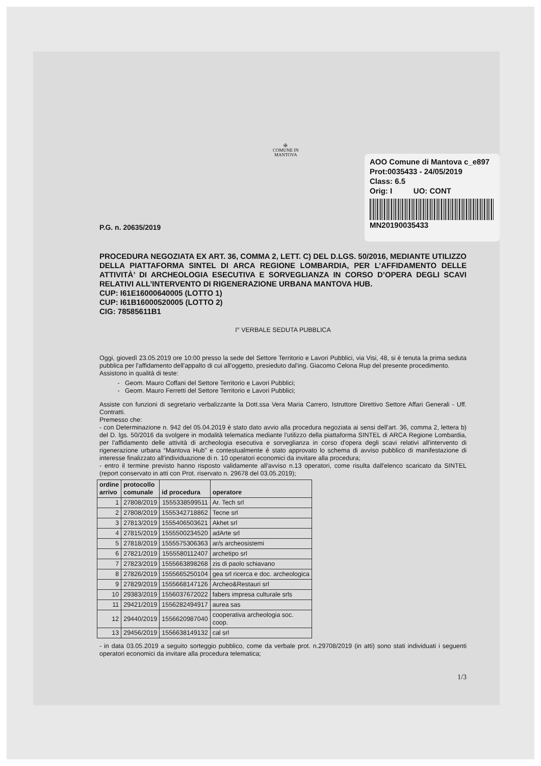✠
COMUNE IN
MANTOVA
AOO Comune di Mantova c_e897
Prot:0035433 - 24/05/2019
Class: 6.5
Orig: I UO: CONT
MN20190035433
P.G. n. 20635/2019
PROCEDURA NEGOZIATA EX ART. 36, COMMA 2, LETT. C) DEL D.LGS. 50/2016, MEDIANTE UTILIZZO DELLA PIATTAFORMA SINTEL DI ARCA REGIONE LOMBARDIA, PER L’AFFIDAMENTO DELLE ATTIVITÀ’ DI ARCHEOLOGIA ESECUTIVA E SORVEGLIANZA IN CORSO D’OPERA DEGLI SCAVI RELATIVI ALL’INTERVENTO DI RIGENERAZIONE URBANA MANTOVA HUB.
CUP: I61E16000640005 (LOTTO 1)
CUP: I61B16000520005 (LOTTO 2)
CIG: 78585611B1
I° VERBALE SEDUTA PUBBLICA
Oggi, giovedì 23.05.2019 ore 10:00 presso la sede del Settore Territorio e Lavori Pubblici, via Visi, 48, si è tenuta la prima seduta pubblica per l'affidamento dell'appalto di cui all'oggetto, presieduto dal'ing. Giacomo Celona Rup del presente procedimento.
Assistono in qualità di teste:
Geom. Mauro Coffani del Settore Territorio e Lavori Pubblici;
Geom. Mauro Ferretti del Settore Territorio e Lavori Pubblici;
Assiste con funzioni di segretario verbalizzante la Dott.ssa Vera Maria Carrero, Istruttore Direttivo Settore Affari Generali - Uff. Contratti.
Premesso che:
- con Determinazione n. 942 del 05.04.2019 è stato dato avvio alla procedura negoziata ai sensi dell'art. 36, comma 2, lettera b) del D. lgs. 50/2016 da svolgere in modalità telematica mediante l'utilizzo della piattaforma SINTEL di ARCA Regione Lombardia, per l'affidamento delle attività di archeologia esecutiva e sorveglianza in corso d'opera degli scavi relativi all'intervento di rigenerazione urbana “Mantova Hub” e contestualmente è stato approvato lo schema di avviso pubblico di manifestazione di interesse finalizzato all'individuazione di n. 10 operatori economici da invitare alla procedura;
- entro il termine previsto hanno risposto validamente all'avviso n.13 operatori, come risulta dall'elenco scaricato da SINTEL (report conservato in atti con Prot. riservato n. 29678 del 03.05.2019);
| ordine arrivo | protocollo comunale | id procedura | operatore |
| --- | --- | --- | --- |
| 1 | 27808/2019 | 1555338599511 | Ar. Tech srl |
| 2 | 27808/2019 | 1555342718862 | Tecne srl |
| 3 | 27813/2019 | 1555406503621 | Akhet srl |
| 4 | 27815/2019 | 1555500234520 | adArte srl |
| 5 | 27818/2019 | 1555575306363 | ar/s archeosistemi |
| 6 | 27821/2019 | 1555580112407 | archetipo srl |
| 7 | 27823/2019 | 1555663898268 | zis di paolo schiavano |
| 8 | 27826/2019 | 1555665250104 | gea srl ricerca e doc. archeologica |
| 9 | 27829/2019 | 1555668147126 | Archeo&Restauri srl |
| 10 | 29383/2019 | 1556037672022 | fabers impresa culturale srls |
| 11 | 29421/2019 | 1556282494917 | aurea sas |
| 12 | 29440/2019 | 1556620987040 | cooperativa archeologia soc. coop. |
| 13 | 29456/2019 | 1556638149132 | cal srl |
- in data 03.05.2019 a seguito sorteggio pubblico, come da verbale prot. n.29708/2019 (in atti) sono stati individuati i seguenti operatori economici da invitare alla procedura telematica;
1/3